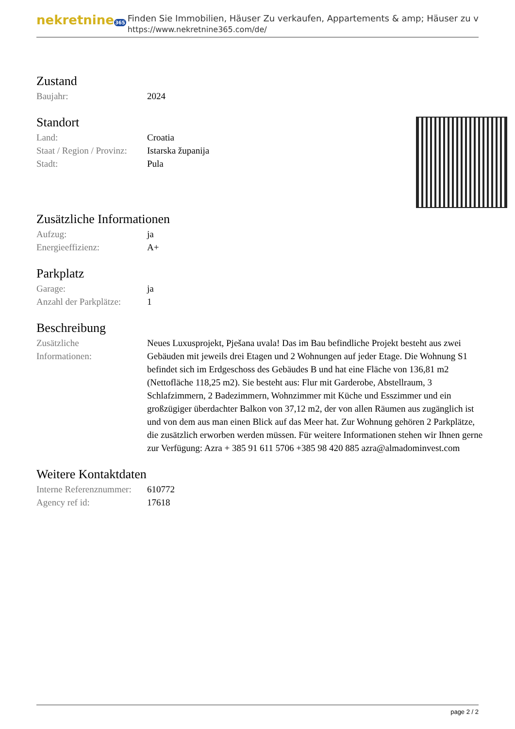nekretnine365
Finden Sie Immobilien, Häuser Zu verkaufen, Appartements & amp; Häuser zu v
https://www.nekretnine365.com/de/
Zustand
| Baujahr: | 2024 |
Standort
| Land: | Croatia |
| Staat / Region / Provinz: | Istarska županija |
| Stadt: | Pula |
Zusätzliche Informationen
| Aufzug: | ja |
| Energieeffizienz: | A+ |
Parkplatz
| Garage: | ja |
| Anzahl der Parkplätze: | 1 |
Beschreibung
| Zusätzliche Informationen: | Neues Luxusprojekt, Pješana uvala! Das im Bau befindliche Projekt besteht aus zwei Gebäuden mit jeweils drei Etagen und 2 Wohnungen auf jeder Etage. Die Wohnung S1 befindet sich im Erdgeschoss des Gebäudes B und hat eine Fläche von 136,81 m2 (Nettofläche 118,25 m2). Sie besteht aus: Flur mit Garderobe, Abstellraum, 3 Schlafzimmern, 2 Badezimmern, Wohnzimmer mit Küche und Esszimmer und ein großzügiger überdachter Balkon von 37,12 m2, der von allen Räumen aus zugänglich ist und von dem aus man einen Blick auf das Meer hat. Zur Wohnung gehören 2 Parkplätze, die zusätzlich erworben werden müssen. Für weitere Informationen stehen wir Ihnen gerne zur Verfügung: Azra + 385 91 611 5706 +385 98 420 885 azra@almadominvest.com |
Weitere Kontaktdaten
| Interne Referenznummer: | 610772 |
| Agency ref id: | 17618 |
page 2 / 2